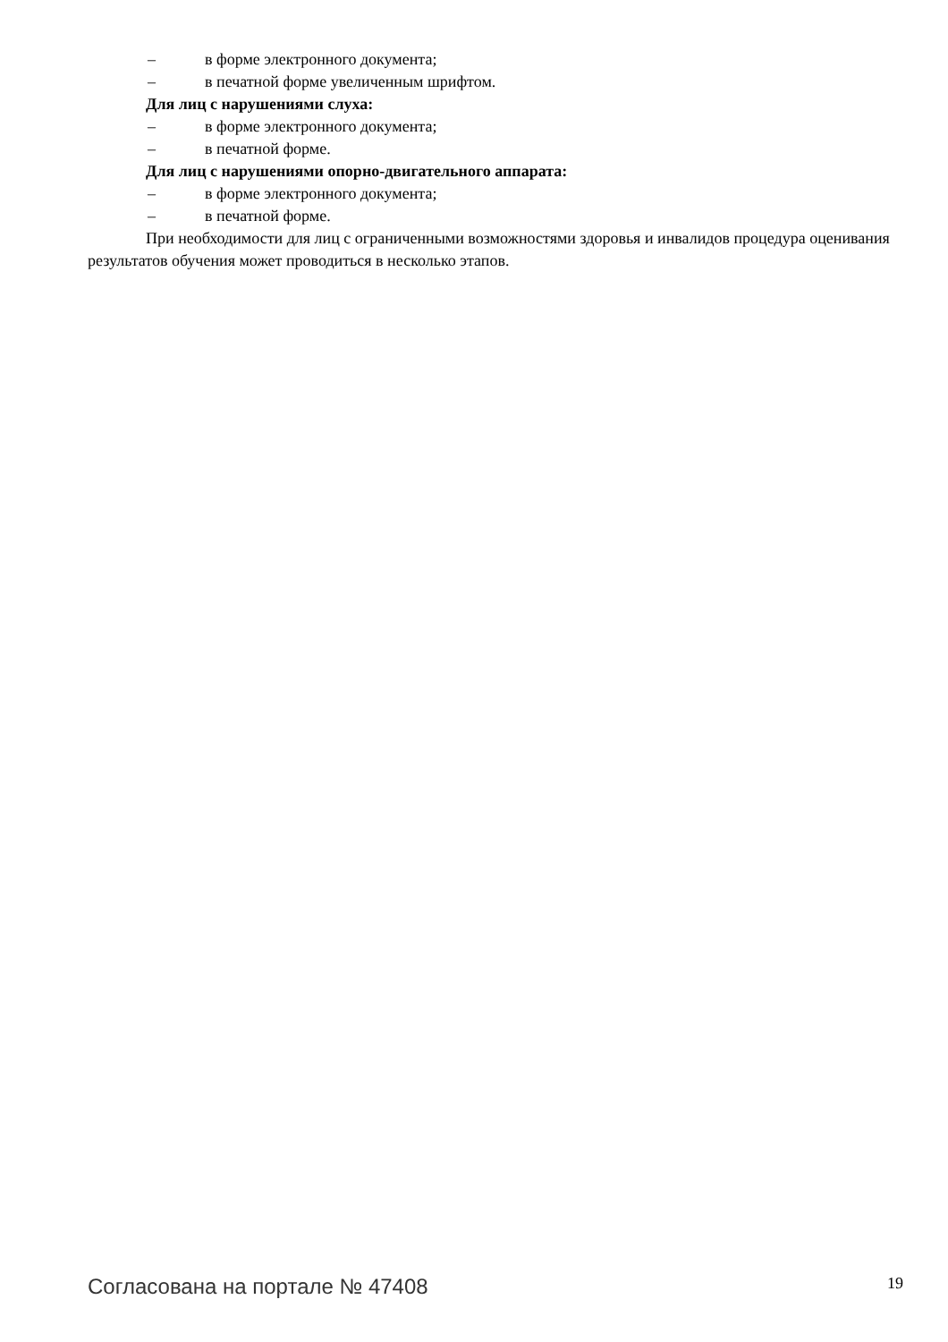– в форме электронного документа;
– в печатной форме увеличенным шрифтом.
Для лиц с нарушениями слуха:
– в форме электронного документа;
– в печатной форме.
Для лиц с нарушениями опорно-двигательного аппарата:
– в форме электронного документа;
– в печатной форме.
При необходимости для лиц с ограниченными возможностями здоровья и инвалидов процедура оценивания результатов обучения может проводиться в несколько этапов.
Согласована на портале № 47408 19